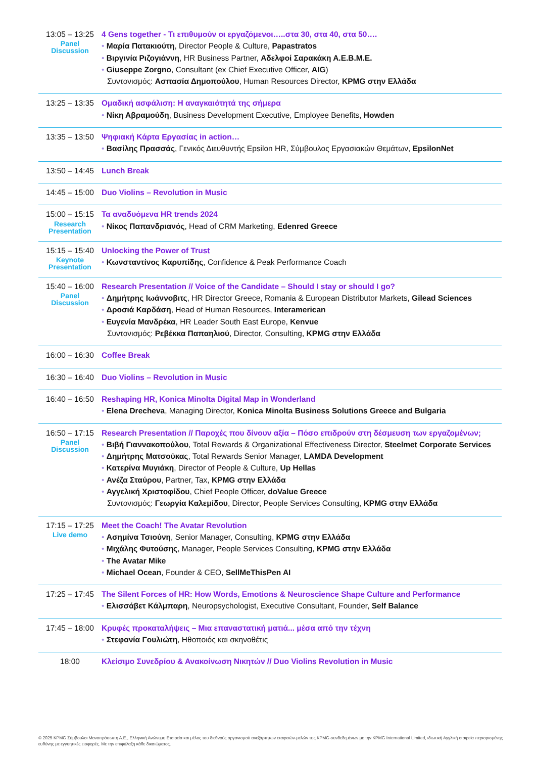| 13:05 – 13:25 Panel Discussion | 4 Gens together - Τι επιθυμούν οι εργαζόμενοι…..στα 30, στα 40, στα 50…. • Μαρία Πατακιούτη , Director People & Culture, Papastratos • Βιργινία Ριζογιάννη , HR Business Partner, Αδελφοί Σαρακάκη Α.Ε.Β.Μ.Ε. • Giuseppe Zorgno , Consultant (ex Chief Executive Officer, AIG ) Συντονισμός: Ασπασία Δημοπούλου , Human Resources Director, KPMG στην Ελλάδα |
| 13:25 – 13:35 | Ομαδική ασφάλιση: Η αναγκαιότητά της σήμερα • Νίκη Αβραμούδη , Business Development Executive, Employee Benefits, Howden |
| 13:35 – 13:50 | Ψηφιακή Κάρτα Εργασίας in action… • Βασίλης Πρασσάς , Γενικός Διευθυντής Epsilon HR, Σύμβουλος Εργασιακών Θεμάτων, EpsilonNet |
| 13:50 – 14:45 | Lunch Break |
| 14:45 – 15:00 | Duo Violins – Revolution in Music |
| 15:00 – 15:15 Research Presentation | Τα αναδυόμενα HR trends 2024 • Νίκος Παπανδριανός , Head of CRM Marketing, Edenred Greece |
| 15:15 – 15:40 Keynote Presentation | Unlocking the Power of Trust • Κωνσταντίνος Καρυπίδης , Confidence & Peak Performance Coach |
| 15:40 – 16:00 Panel Discussion | Research Presentation // Voice of the Candidate – Should I stay or should I go? • Δημήτρης Ιωάννοβιτς , HR Director Greece, Romania & European Distributor Markets, Gilead Sciences • Δροσιά Καρδάση , Head of Human Resources, Interamerican • Ευγενία Μανδρέκα , HR Leader South East Europe, Kenvue Συντονισμός: Ρεβέκκα Παπαηλιού , Director, Consulting, KPMG στην Ελλάδα |
| 16:00 – 16:30 | Coffee Break |
| 16:30 – 16:40 | Duo Violins – Revolution in Music |
| 16:40 – 16:50 | Reshaping HR, Konica Minolta Digital Map in Wonderland • Elena Drecheva , Managing Director, Konica Minolta Business Solutions Greece and Bulgaria |
| 16:50 – 17:15 Panel Discussion | Research Presentation // Παροχές που δίνουν αξία – Πόσο επιδρούν στη δέσμευση των εργαζομένων; • Βιβή Γιαννακοπούλου , Total Rewards & Organizational Effectiveness Director, Steelmet Corporate Services • Δημήτρης Ματσούκας , Total Rewards Senior Manager, LAMDA Development • Κατερίνα Μυγιάκη , Director of People & Culture, Up Hellas • Ανέζα Σταύρου , Partner, Tax, KPMG στην Ελλάδα • Αγγελική Χριστοφίδου , Chief People Officer, doValue Greece Συντονισμός: Γεωργία Καλεμίδου , Director, People Services Consulting, KPMG στην Ελλάδα |
| 17:15 – 17:25 Live demo | Meet the Coach! The Avatar Revolution • Ασημίνα Τσιούνη , Senior Manager, Consulting, KPMG στην Ελλάδα • Μιχάλης Φυτούσης , Manager, People Services Consulting, KPMG στην Ελλάδα • The Avatar Mike • Michael Ocean , Founder & CEO, SellMeThisPen AI |
| 17:25 – 17:45 | The Silent Forces of HR: How Words, Emotions & Neuroscience Shape Culture and Performance • Ελισσάβετ Κάλμπαρη , Neuropsychologist, Executive Consultant, Founder, Self Balance |
| 17:45 – 18:00 | Κρυφές προκαταλήψεις – Μια επαναστατική ματιά... μέσα από την τέχνη • Στεφανία Γουλιώτη , Ηθοποιός και σκηνοθέτις |
| 18:00 | Κλείσιμο Συνεδρίου & Ανακοίνωση Νικητών // Duo Violins Revolution in Music |
© 2025 KPMG Σύμβουλοι Μονοπρόσωπη Α.Ε., Ελληνική Ανώνυμη Εταιρεία και μέλος του διεθνούς οργανισμού ανεξάρτητων εταιρειών-μελών της KPMG συνδεδεμένων με την KPMG International Limited, ιδιωτική Αγγλική εταιρεία περιορισμένης ευθύνης με εγγυητικές εισφορές. Με την επιφύλαξη κάθε δικαιώματος.